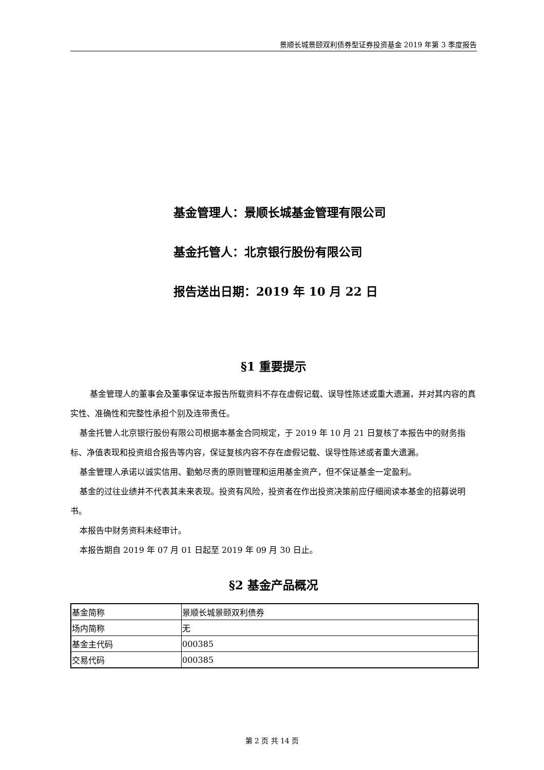景顺长城景颐双利债券型证券投资基金 2019 年第 3 季度报告
基金管理人：景顺长城基金管理有限公司
基金托管人：北京银行股份有限公司
报告送出日期：2019 年 10 月 22 日
§1 重要提示
基金管理人的董事会及董事保证本报告所载资料不存在虚假记载、误导性陈述或重大遗漏，并对其内容的真实性、准确性和完整性承担个别及连带责任。
基金托管人北京银行股份有限公司根据本基金合同规定，于 2019 年 10 月 21 日复核了本报告中的财务指标、净值表现和投资组合报告等内容，保证复核内容不存在虚假记载、误导性陈述或者重大遗漏。
基金管理人承诺以诚实信用、勤勉尽责的原则管理和运用基金资产，但不保证基金一定盈利。
基金的过往业绩并不代表其未来表现。投资有风险，投资者在作出投资决策前应仔细阅读本基金的招募说明书。
本报告中财务资料未经审计。
本报告期自 2019 年 07 月 01 日起至 2019 年 09 月 30 日止。
§2 基金产品概况
| 基金简称 | 景顺长城景颐双利债券 |
| 场内简称 | 无 |
| 基金主代码 | 000385 |
| 交易代码 | 000385 |
第 2 页 共 14 页